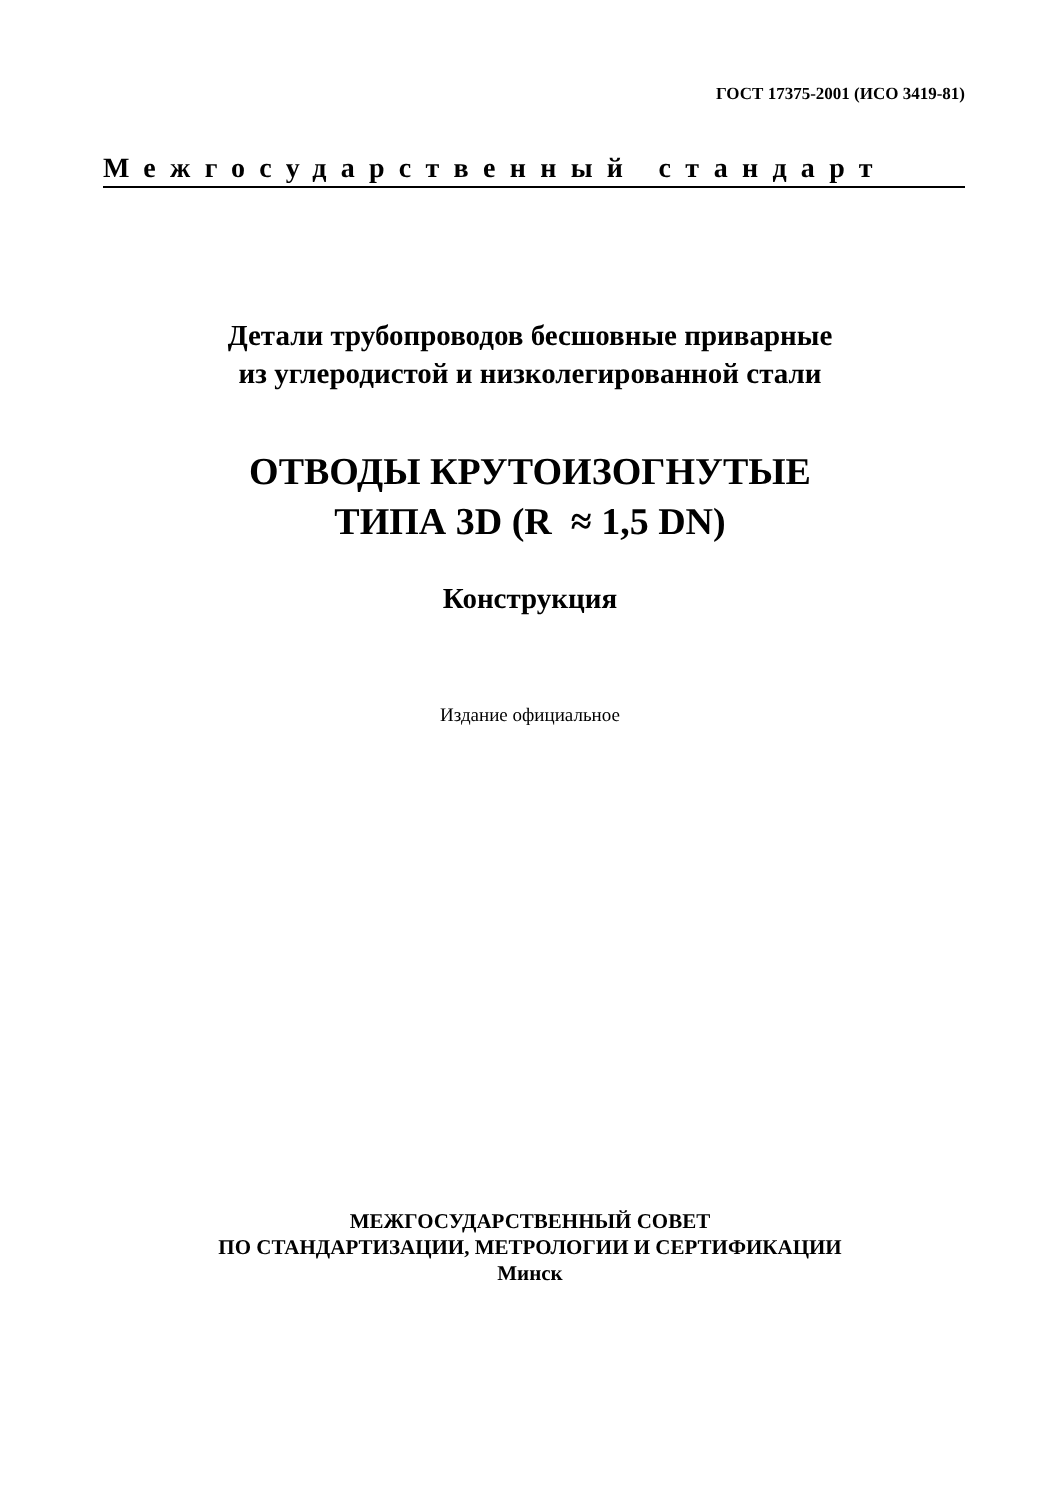ГОСТ 17375-2001 (ИСО 3419-81)
Межгосударственный стандарт
Детали трубопроводов бесшовные приварные
из углеродистой и низколегированной стали
ОТВОДЫ КРУТОИЗОГНУТЫЕ
ТИПА 3D (R ≈ 1,5 DN)
Конструкция
Издание официальное
МЕЖГОСУДАРСТВЕННЫЙ СОВЕТ
ПО СТАНДАРТИЗАЦИИ, МЕТРОЛОГИИ И СЕРТИФИКАЦИИ
Минск